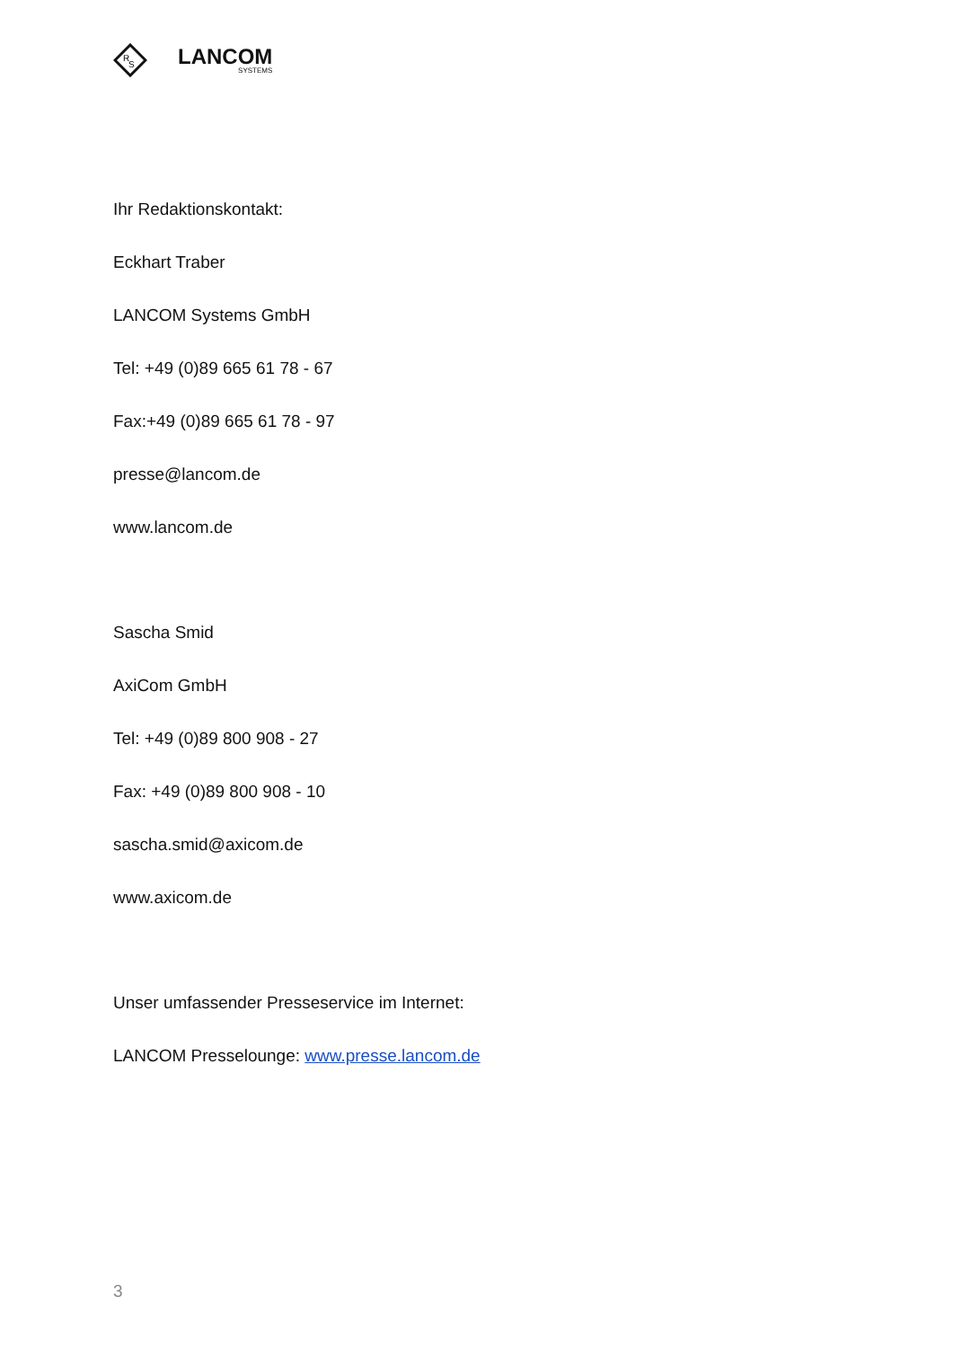R
S
LANCOM
SYSTEMS
Ihr Redaktionskontakt:
Eckhart Traber
LANCOM Systems GmbH
Tel: +49 (0)89 665 61 78 - 67
Fax:+49 (0)89 665 61 78 - 97
presse@lancom.de
www.lancom.de
Sascha Smid
AxiCom GmbH
Tel: +49 (0)89 800 908 - 27
Fax: +49 (0)89 800 908 - 10
sascha.smid@axicom.de
www.axicom.de
Unser umfassender Presseservice im Internet:
LANCOM Presselounge: www.presse.lancom.de
3